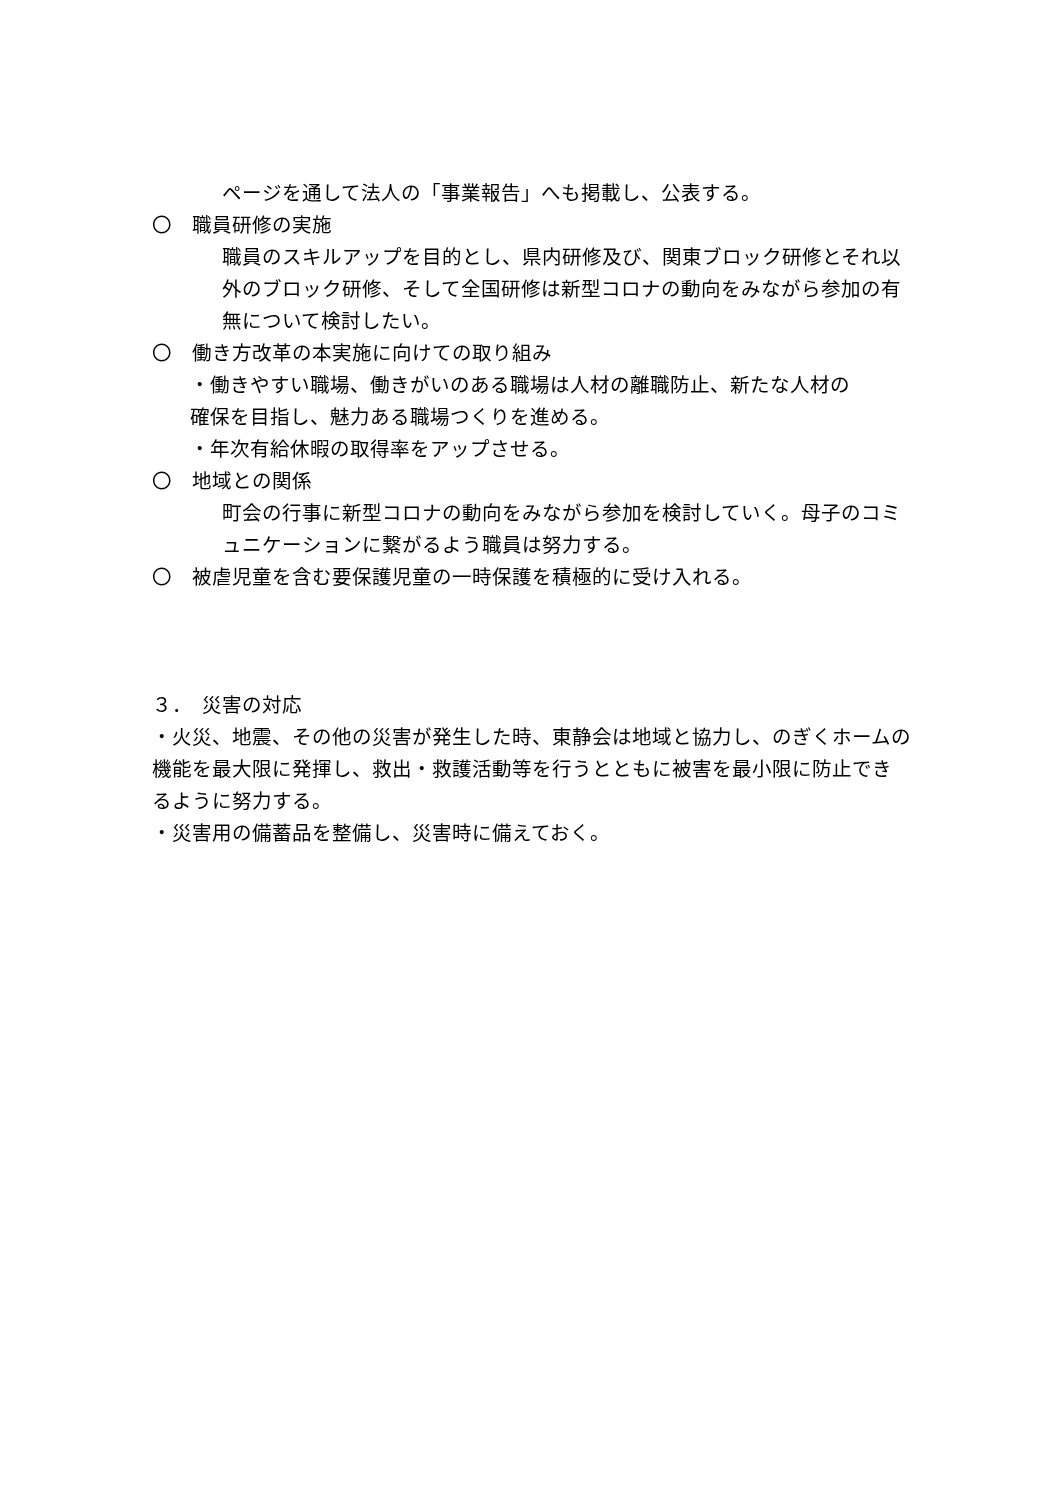ページを通して法人の「事業報告」へも掲載し、公表する。
〇　職員研修の実施
職員のスキルアップを目的とし、県内研修及び、関東ブロック研修とそれ以外のブロック研修、そして全国研修は新型コロナの動向をみながら参加の有無について検討したい。
〇　働き方改革の本実施に向けての取り組み
・働きやすい職場、働きがいのある職場は人材の離職防止、新たな人材の
確保を目指し、魅力ある職場つくりを進める。
・年次有給休暇の取得率をアップさせる。
〇　地域との関係
町会の行事に新型コロナの動向をみながら参加を検討していく。母子のコミュニケーションに繋がるよう職員は努力する。
〇　被虐児童を含む要保護児童の一時保護を積極的に受け入れる。
３．　災害の対応
・火災、地震、その他の災害が発生した時、東静会は地域と協力し、のぎくホームの機能を最大限に発揮し、救出・救護活動等を行うとともに被害を最小限に防止できるように努力する。
・災害用の備蓄品を整備し、災害時に備えておく。